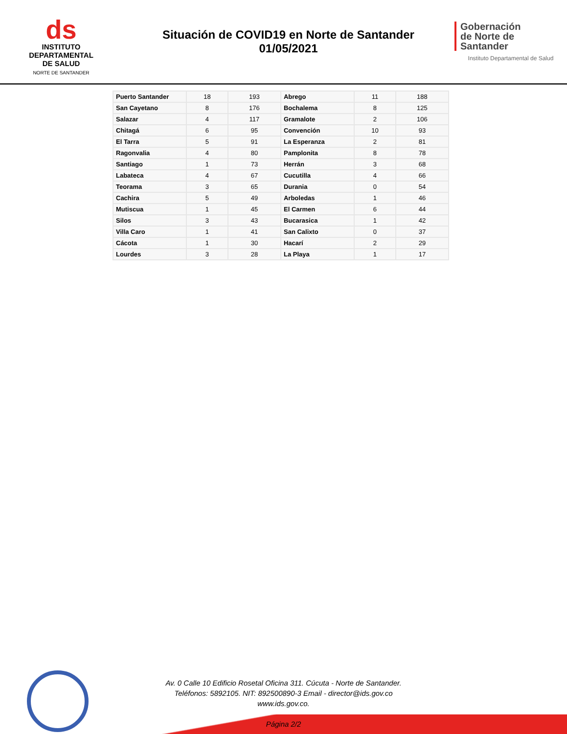ds
INSTITUTO
DEPARTAMENTAL
DE SALUD
NORTE DE SANTANDER
Situación de COVID19 en Norte de Santander
01/05/2021
Gobernación
de Norte de
Santander
Instituto Departamental de Salud
| Puerto Santander | 18 | 193 | Abrego | 11 | 188 |
| San Cayetano | 8 | 176 | Bochalema | 8 | 125 |
| Salazar | 4 | 117 | Gramalote | 2 | 106 |
| Chitagá | 6 | 95 | Convención | 10 | 93 |
| El Tarra | 5 | 91 | La Esperanza | 2 | 81 |
| Ragonvalia | 4 | 80 | Pamplonita | 8 | 78 |
| Santiago | 1 | 73 | Herrán | 3 | 68 |
| Labateca | 4 | 67 | Cucutilla | 4 | 66 |
| Teorama | 3 | 65 | Durania | 0 | 54 |
| Cachira | 5 | 49 | Arboledas | 1 | 46 |
| Mutiscua | 1 | 45 | El Carmen | 6 | 44 |
| Silos | 3 | 43 | Bucarasica | 1 | 42 |
| Villa Caro | 1 | 41 | San Calixto | 0 | 37 |
| Cácota | 1 | 30 | Hacarí | 2 | 29 |
| Lourdes | 3 | 28 | La Playa | 1 | 17 |
Av. 0 Calle 10 Edificio Rosetal Oficina 311. Cúcuta - Norte de Santander.
Teléfonos: 5892105. NIT: 892500890-3 Email - director@ids.gov.co
www.ids.gov.co.
Página 2/2